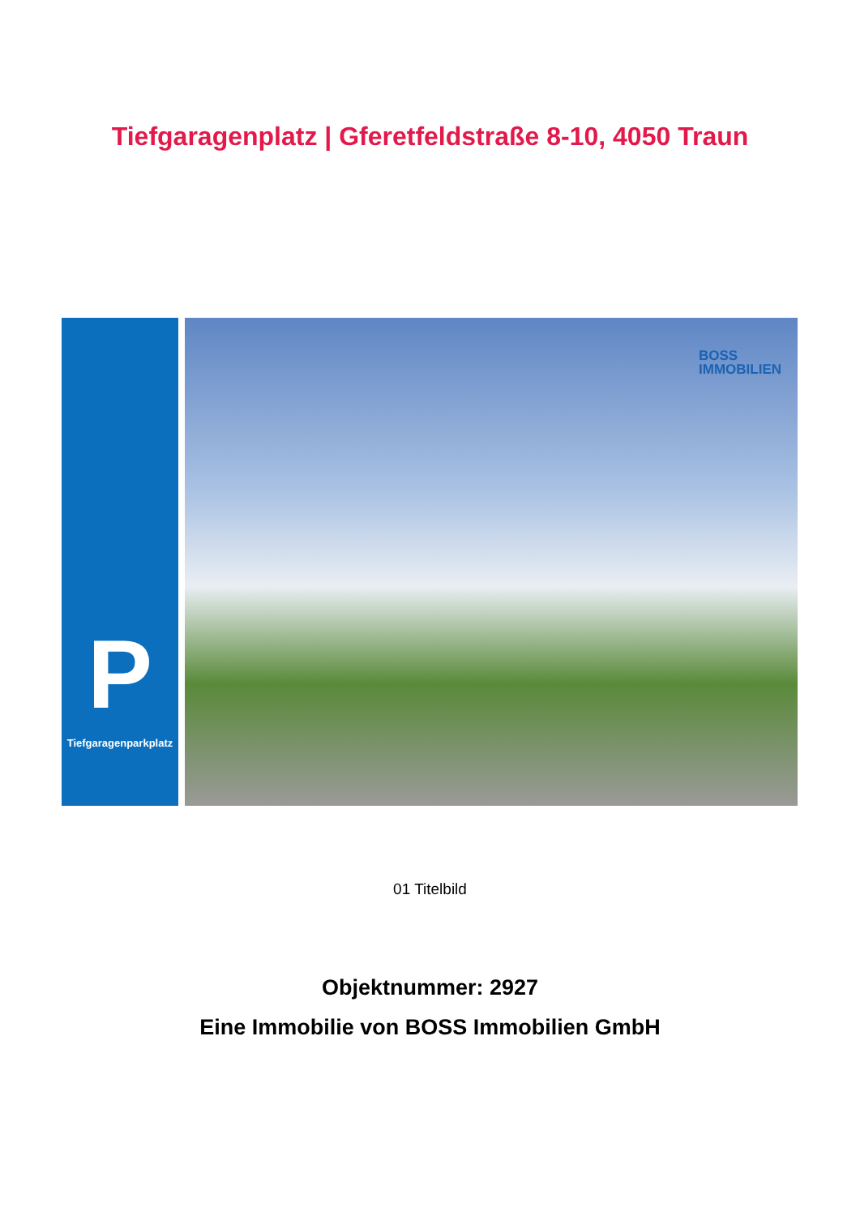Tiefgaragenplatz | Gferetfeldstraße 8-10, 4050 Traun
P
Tiefgaragenparkplatz
BOSS
IMMOBILIEN
01 Titelbild
Objektnummer: 2927
Eine Immobilie von BOSS Immobilien GmbH